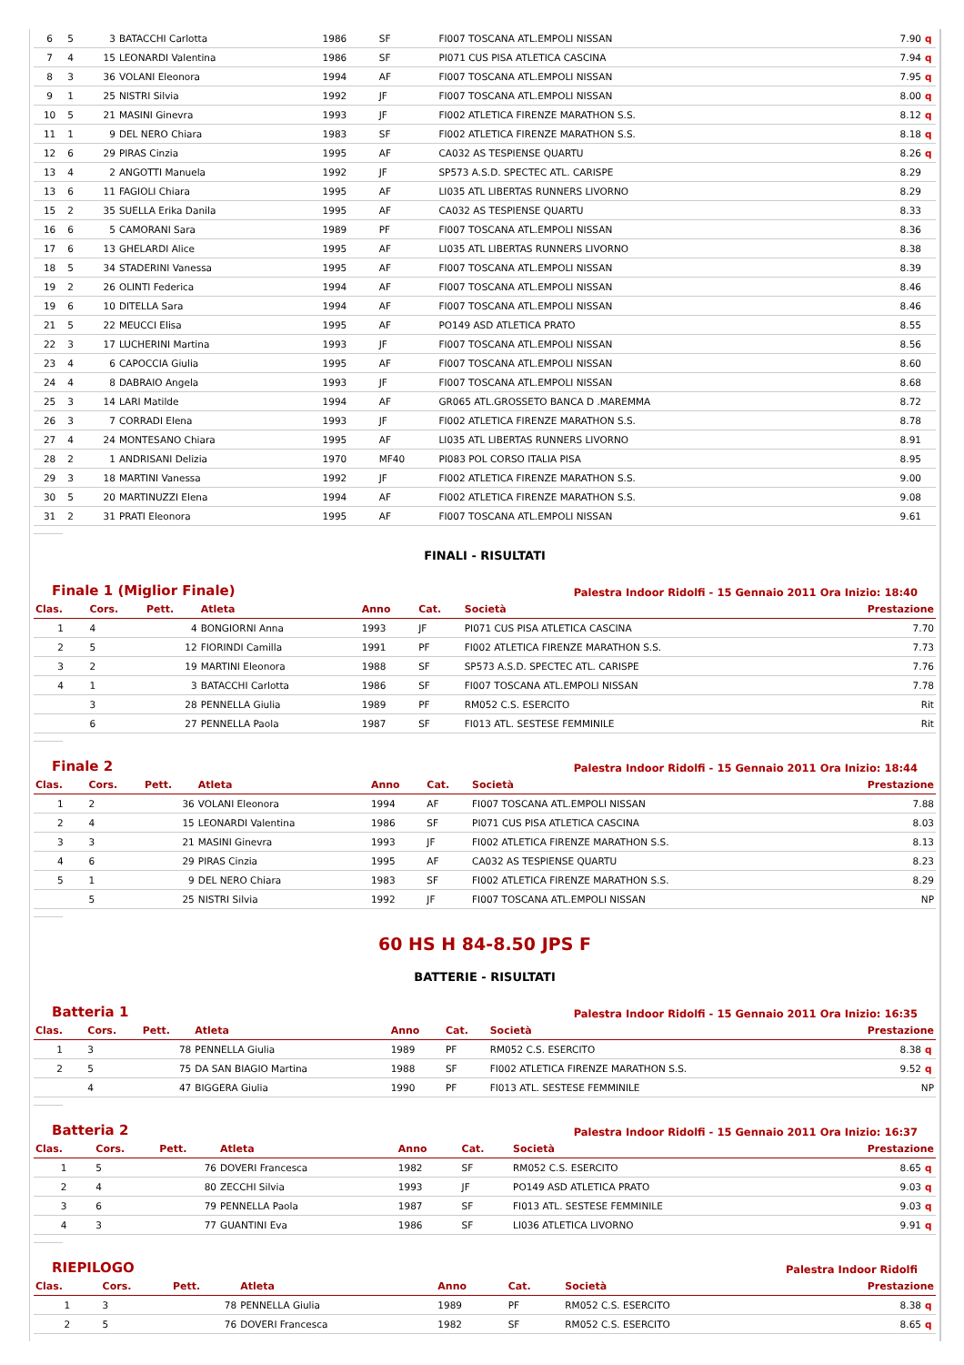| 6 | 5 | 3 | BATACCHI Carlotta | 1986 | SF | FI007 TOSCANA ATL.EMPOLI NISSAN | 7.90 | q |
| 7 | 4 | 15 | LEONARDI Valentina | 1986 | SF | PI071 CUS PISA ATLETICA CASCINA | 7.94 | q |
| 8 | 3 | 36 | VOLANI Eleonora | 1994 | AF | FI007 TOSCANA ATL.EMPOLI NISSAN | 7.95 | q |
| 9 | 1 | 25 | NISTRI Silvia | 1992 | JF | FI007 TOSCANA ATL.EMPOLI NISSAN | 8.00 | q |
| 10 | 5 | 21 | MASINI Ginevra | 1993 | JF | FI002 ATLETICA FIRENZE MARATHON S.S. | 8.12 | q |
| 11 | 1 | 9 | DEL NERO Chiara | 1983 | SF | FI002 ATLETICA FIRENZE MARATHON S.S. | 8.18 | q |
| 12 | 6 | 29 | PIRAS Cinzia | 1995 | AF | CA032 AS TESPIENSE QUARTU | 8.26 | q |
| 13 | 4 | 2 | ANGOTTI Manuela | 1992 | JF | SP573 A.S.D. SPECTEC ATL. CARISPE | 8.29 | |
| 13 | 6 | 11 | FAGIOLI Chiara | 1995 | AF | LI035 ATL LIBERTAS RUNNERS LIVORNO | 8.29 | |
| 15 | 2 | 35 | SUELLA Erika Danila | 1995 | AF | CA032 AS TESPIENSE QUARTU | 8.33 | |
| 16 | 6 | 5 | CAMORANI Sara | 1989 | PF | FI007 TOSCANA ATL.EMPOLI NISSAN | 8.36 | |
| 17 | 6 | 13 | GHELARDI Alice | 1995 | AF | LI035 ATL LIBERTAS RUNNERS LIVORNO | 8.38 | |
| 18 | 5 | 34 | STADERINI Vanessa | 1995 | AF | FI007 TOSCANA ATL.EMPOLI NISSAN | 8.39 | |
| 19 | 2 | 26 | OLINTI Federica | 1994 | AF | FI007 TOSCANA ATL.EMPOLI NISSAN | 8.46 | |
| 19 | 6 | 10 | DITELLA Sara | 1994 | AF | FI007 TOSCANA ATL.EMPOLI NISSAN | 8.46 | |
| 21 | 5 | 22 | MEUCCI Elisa | 1995 | AF | PO149 ASD ATLETICA PRATO | 8.55 | |
| 22 | 3 | 17 | LUCHERINI Martina | 1993 | JF | FI007 TOSCANA ATL.EMPOLI NISSAN | 8.56 | |
| 23 | 4 | 6 | CAPOCCIA Giulia | 1995 | AF | FI007 TOSCANA ATL.EMPOLI NISSAN | 8.60 | |
| 24 | 4 | 8 | DABRAIO Angela | 1993 | JF | FI007 TOSCANA ATL.EMPOLI NISSAN | 8.68 | |
| 25 | 3 | 14 | LARI Matilde | 1994 | AF | GR065 ATL.GROSSETO BANCA D .MAREMMA | 8.72 | |
| 26 | 3 | 7 | CORRADI Elena | 1993 | JF | FI002 ATLETICA FIRENZE MARATHON S.S. | 8.78 | |
| 27 | 4 | 24 | MONTESANO Chiara | 1995 | AF | LI035 ATL LIBERTAS RUNNERS LIVORNO | 8.91 | |
| 28 | 2 | 1 | ANDRISANI Delizia | 1970 | MF40 | PI083 POL CORSO ITALIA PISA | 8.95 | |
| 29 | 3 | 18 | MARTINI Vanessa | 1992 | JF | FI002 ATLETICA FIRENZE MARATHON S.S. | 9.00 | |
| 30 | 5 | 20 | MARTINUZZI Elena | 1994 | AF | FI002 ATLETICA FIRENZE MARATHON S.S. | 9.08 | |
| 31 | 2 | 31 | PRATI Eleonora | 1995 | AF | FI007 TOSCANA ATL.EMPOLI NISSAN | 9.61 | |
FINALI - RISULTATI
Finale 1 (Miglior Finale) Palestra Indoor Ridolfi - 15 Gennaio 2011 Ora Inizio: 18:40
| Clas. | Cors. | Pett. | Atleta | Anno | Cat. | Società | Prestazione |
| --- | --- | --- | --- | --- | --- | --- | --- |
| 1 | 4 | 4 | BONGIORNI Anna | 1993 | JF | PI071 CUS PISA ATLETICA CASCINA | 7.70 |
| 2 | 5 | 12 | FIORINDI Camilla | 1991 | PF | FI002 ATLETICA FIRENZE MARATHON S.S. | 7.73 |
| 3 | 2 | 19 | MARTINI Eleonora | 1988 | SF | SP573 A.S.D. SPECTEC ATL. CARISPE | 7.76 |
| 4 | 1 | 3 | BATACCHI Carlotta | 1986 | SF | FI007 TOSCANA ATL.EMPOLI NISSAN | 7.78 |
| | 3 | 28 | PENNELLA Giulia | 1989 | PF | RM052 C.S. ESERCITO | Rit |
| | 6 | 27 | PENNELLA Paola | 1987 | SF | FI013 ATL. SESTESE FEMMINILE | Rit |
Finale 2 Palestra Indoor Ridolfi - 15 Gennaio 2011 Ora Inizio: 18:44
| Clas. | Cors. | Pett. | Atleta | Anno | Cat. | Società | Prestazione |
| --- | --- | --- | --- | --- | --- | --- | --- |
| 1 | 2 | 36 | VOLANI Eleonora | 1994 | AF | FI007 TOSCANA ATL.EMPOLI NISSAN | 7.88 |
| 2 | 4 | 15 | LEONARDI Valentina | 1986 | SF | PI071 CUS PISA ATLETICA CASCINA | 8.03 |
| 3 | 3 | 21 | MASINI Ginevra | 1993 | JF | FI002 ATLETICA FIRENZE MARATHON S.S. | 8.13 |
| 4 | 6 | 29 | PIRAS Cinzia | 1995 | AF | CA032 AS TESPIENSE QUARTU | 8.23 |
| 5 | 1 | 9 | DEL NERO Chiara | 1983 | SF | FI002 ATLETICA FIRENZE MARATHON S.S. | 8.29 |
| | 5 | 25 | NISTRI Silvia | 1992 | JF | FI007 TOSCANA ATL.EMPOLI NISSAN | NP |
60 HS H 84-8.50 JPS F
BATTERIE - RISULTATI
Batteria 1 Palestra Indoor Ridolfi - 15 Gennaio 2011 Ora Inizio: 16:35
| Clas. | Cors. | Pett. | Atleta | Anno | Cat. | Società | Prestazione | |
| --- | --- | --- | --- | --- | --- | --- | --- | --- |
| 1 | 3 | 78 | PENNELLA Giulia | 1989 | PF | RM052 C.S. ESERCITO | 8.38 | q |
| 2 | 5 | 75 | DA SAN BIAGIO Martina | 1988 | SF | FI002 ATLETICA FIRENZE MARATHON S.S. | 9.52 | q |
| | 4 | 47 | BIGGERA Giulia | 1990 | PF | FI013 ATL. SESTESE FEMMINILE | NP | |
Batteria 2 Palestra Indoor Ridolfi - 15 Gennaio 2011 Ora Inizio: 16:37
| Clas. | Cors. | Pett. | Atleta | Anno | Cat. | Società | Prestazione | |
| --- | --- | --- | --- | --- | --- | --- | --- | --- |
| 1 | 5 | 76 | DOVERI Francesca | 1982 | SF | RM052 C.S. ESERCITO | 8.65 | q |
| 2 | 4 | 80 | ZECCHI Silvia | 1993 | JF | PO149 ASD ATLETICA PRATO | 9.03 | q |
| 3 | 6 | 79 | PENNELLA Paola | 1987 | SF | FI013 ATL. SESTESE FEMMINILE | 9.03 | q |
| 4 | 3 | 77 | GUANTINI Eva | 1986 | SF | LI036 ATLETICA LIVORNO | 9.91 | q |
RIEPILOGO Palestra Indoor Ridolfi
| Clas. | Cors. | Pett. | Atleta | Anno | Cat. | Società | Prestazione | |
| --- | --- | --- | --- | --- | --- | --- | --- | --- |
| 1 | 3 | 78 | PENNELLA Giulia | 1989 | PF | RM052 C.S. ESERCITO | 8.38 | q |
| 2 | 5 | 76 | DOVERI Francesca | 1982 | SF | RM052 C.S. ESERCITO | 8.65 | q |